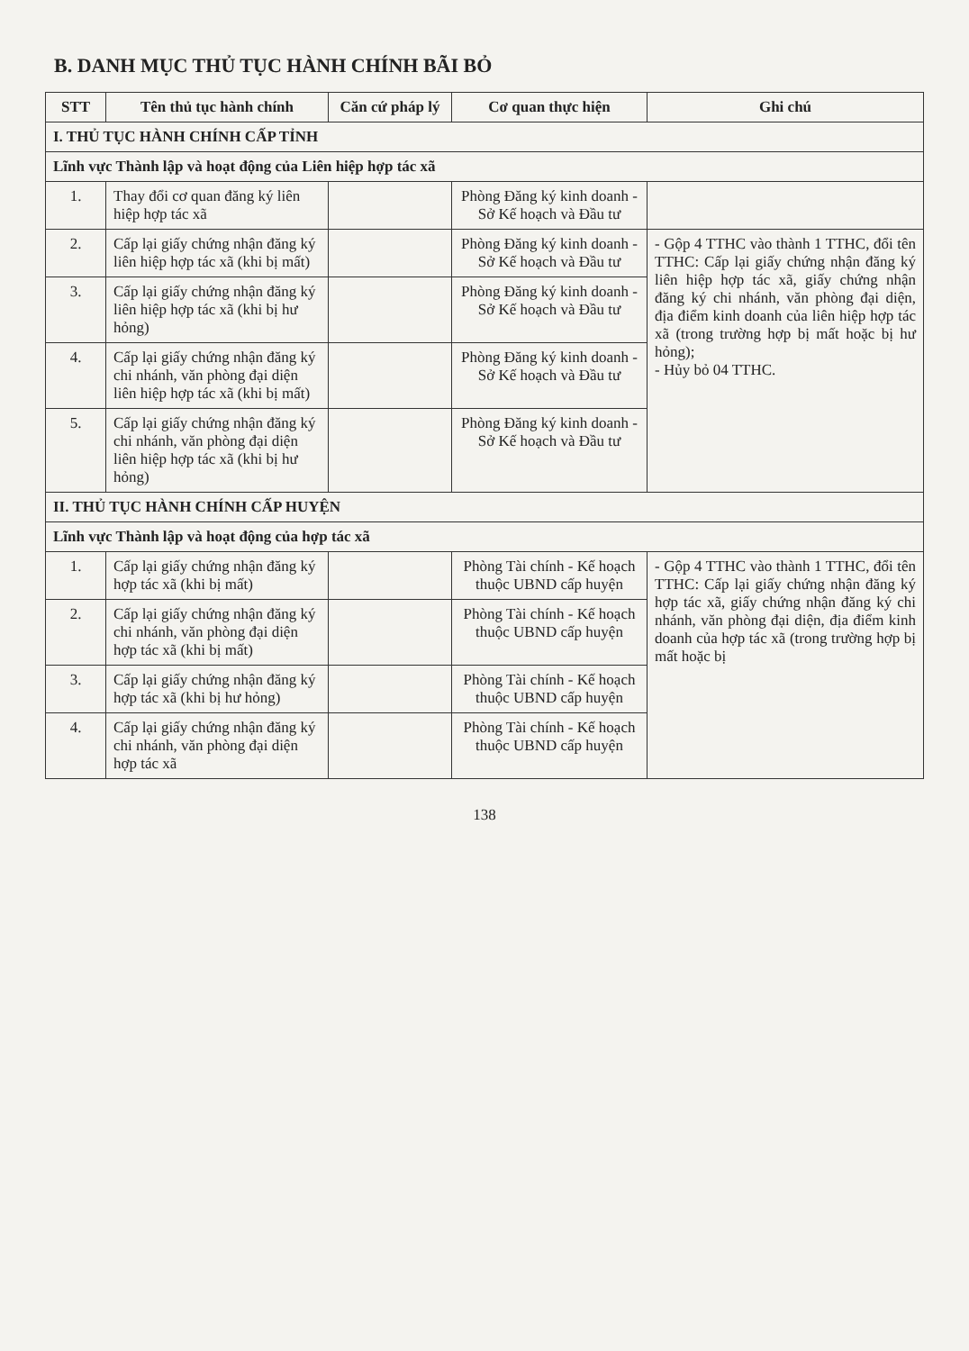B. DANH MỤC THỦ TỤC HÀNH CHÍNH BÃI BỎ
| STT | Tên thủ tục hành chính | Căn cứ pháp lý | Cơ quan thực hiện | Ghi chú |
| --- | --- | --- | --- | --- |
| I. THỦ TỤC HÀNH CHÍNH CẤP TỈNH | | | | |
| Lĩnh vực Thành lập và hoạt động của Liên hiệp hợp tác xã | | | | |
| 1. | Thay đổi cơ quan đăng ký liên hiệp hợp tác xã | | Phòng Đăng ký kinh doanh - Sở Kế hoạch và Đầu tư | |
| 2. | Cấp lại giấy chứng nhận đăng ký liên hiệp hợp tác xã (khi bị mất) | | Phòng Đăng ký kinh doanh - Sở Kế hoạch và Đầu tư | - Gộp 4 TTHC vào thành 1 TTHC, đổi tên TTHC: Cấp lại giấy chứng nhận đăng ký liên hiệp hợp tác xã, giấy chứng nhận đăng ký chi nhánh, văn phòng đại diện, địa điểm kinh doanh của liên hiệp hợp tác xã (trong trường hợp bị mất hoặc bị hư hỏng); - Hủy bỏ 04 TTHC. |
| 3. | Cấp lại giấy chứng nhận đăng ký liên hiệp hợp tác xã (khi bị hư hỏng) | | Phòng Đăng ký kinh doanh - Sở Kế hoạch và Đầu tư | |
| 4. | Cấp lại giấy chứng nhận đăng ký chi nhánh, văn phòng đại diện liên hiệp hợp tác xã (khi bị mất) | | Phòng Đăng ký kinh doanh - Sở Kế hoạch và Đầu tư | |
| 5. | Cấp lại giấy chứng nhận đăng ký chi nhánh, văn phòng đại diện liên hiệp hợp tác xã (khi bị hư hỏng) | | Phòng Đăng ký kinh doanh - Sở Kế hoạch và Đầu tư | |
| II. THỦ TỤC HÀNH CHÍNH CẤP HUYỆN | | | | |
| Lĩnh vực Thành lập và hoạt động của hợp tác xã | | | | |
| 1. | Cấp lại giấy chứng nhận đăng ký hợp tác xã (khi bị mất) | | Phòng Tài chính - Kế hoạch thuộc UBND cấp huyện | - Gộp 4 TTHC vào thành 1 TTHC, đổi tên TTHC: Cấp lại giấy chứng nhận đăng ký hợp tác xã, giấy chứng nhận đăng ký chi nhánh, văn phòng đại diện, địa điểm kinh doanh của hợp tác xã (trong trường hợp bị mất hoặc bị |
| 2. | Cấp lại giấy chứng nhận đăng ký chi nhánh, văn phòng đại diện hợp tác xã (khi bị mất) | | Phòng Tài chính - Kế hoạch thuộc UBND cấp huyện | |
| 3. | Cấp lại giấy chứng nhận đăng ký hợp tác xã (khi bị hư hỏng) | | Phòng Tài chính - Kế hoạch thuộc UBND cấp huyện | |
| 4. | Cấp lại giấy chứng nhận đăng ký chi nhánh, văn phòng đại diện hợp tác xã | | Phòng Tài chính - Kế hoạch thuộc UBND cấp huyện | |
138